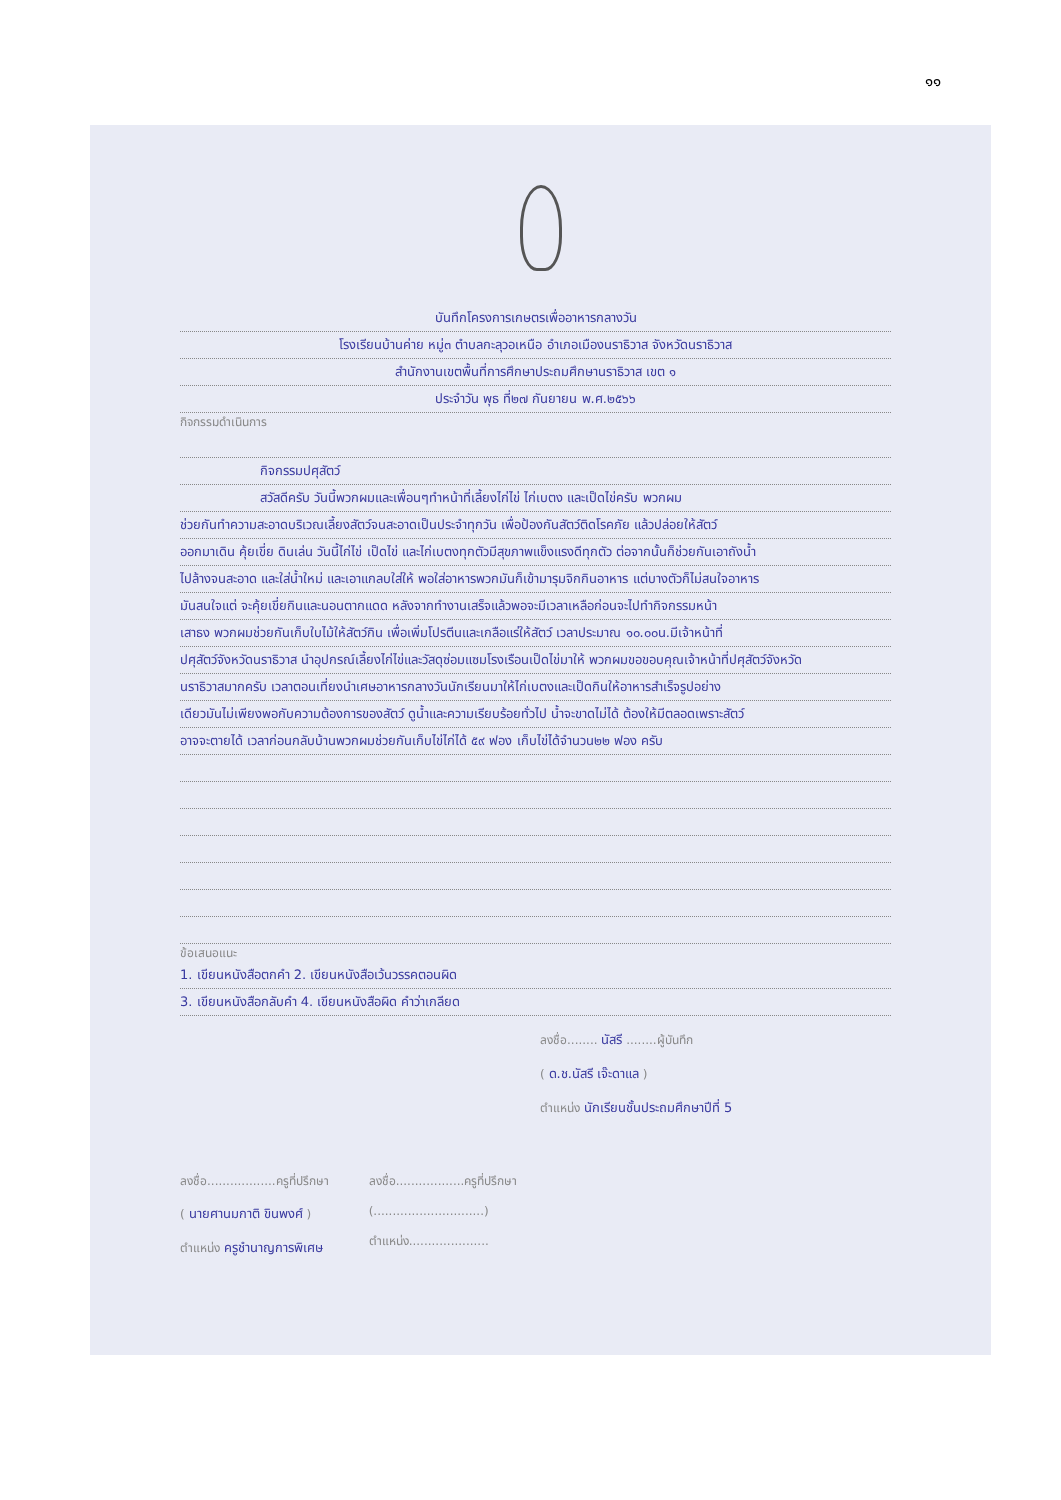๑๑
บันทึกโครงการเกษตรเพื่ออาหารกลางวัน
โรงเรียนบ้านค่าย หมู่๓ ตำบลกะลุวอเหนือ อำเภอเมืองนราธิวาส จังหวัดนราธิวาส
สำนักงานเขตพื้นที่การศึกษาประถมศึกษานราธิวาส เขต ๑
ประจำวัน พุธ ที่๒๗ กันยายน พ.ศ.๒๕๖๖
กิจกรรมดำเนินการ
กิจกรรมปศุสัตว์
สวัสดีครับ วันนี้พวกผมและเพื่อนๆทำหน้าที่เลี้ยงไก่ไข่ ไก่เบตง และเป็ดไข่ครับ พวกผม
ช่วยกันทำความสะอาดบริเวณเลี้ยงสัตว์จนสะอาดเป็นประจำทุกวัน เพื่อป้องกันสัตว์ติดโรคภัย แล้วปล่อยให้สัตว์
ออกมาเดิน คุ้ยเขี่ย ดินเล่น วันนี้ไก่ไข่ เป็ดไข่ และไก่เบตงทุกตัวมีสุขภาพแข็งแรงดีทุกตัว ต่อจากนั้นก็ช่วยกันเอาถังน้ำ
ไปล้างจนสะอาด และใส่น้ำใหม่ และเอาแกลบใส่ให้ พอใส่อาหารพวกมันก็เข้ามารุมจิกกินอาหาร แต่บางตัวก็ไม่สนใจอาหาร
มันสนใจแต่ จะคุ้ยเขี่ยกินและนอนตากแดด หลังจากทำงานเสร็จแล้วพอจะมีเวลาเหลือก่อนจะไปทำกิจกรรมหน้า
เสาธง พวกผมช่วยกันเก็บใบไม้ให้สัตว์กิน เพื่อเพิ่มโปรตีนและเกลือแร่ให้สัตว์ เวลาประมาณ ๑๐.๐๐น.มีเจ้าหน้าที่
ปศุสัตว์จังหวัดนราธิวาส นำอุปกรณ์เลี้ยงไก่ไข่และวัสดุซ่อมแซมโรงเรือนเป็ดไข่มาให้ พวกผมขอขอบคุณเจ้าหน้าที่ปศุสัตว์จังหวัด
นราธิวาสมากครับ เวลาตอนเที่ยงนำเศษอาหารกลางวันนักเรียนมาให้ไก่เบตงและเป็ดกินให้อาหารสำเร็จรูปอย่าง
เดียวมันไม่เพียงพอกับความต้องการของสัตว์ ดูน้ำและความเรียบร้อยทั่วไป น้ำจะขาดไม่ได้ ต้องให้มีตลอดเพราะสัตว์
อาจจะตายได้ เวลาก่อนกลับบ้านพวกผมช่วยกันเก็บไข่ไก่ได้ ๕๙ ฟอง เก็บไข่ได้จำนวน๒๒ ฟอง ครับ
ข้อเสนอแนะ
1. เขียนหนังสือตกคำ 2. เขียนหนังสือเว้นวรรคตอนผิด
3. เขียนหนังสือกลับคำ 4. เขียนหนังสือผิด คำว่าเกลียด
ลงชื่อ........ นัสรี ........ผู้บันทึก
( ด.ช.นัสรี เจ๊ะดาแล )
ตำแหน่ง นักเรียนชั้นประถมศึกษาปีที่ 5
ลงชื่อ..................ครูที่ปรึกษา
( นายศานมกาติ ขินพงศ์ )
ตำแหน่ง ครูชำนาญการพิเศษ
ลงชื่อ..................ครูที่ปรึกษา
(.............................)
ตำแหน่ง.....................